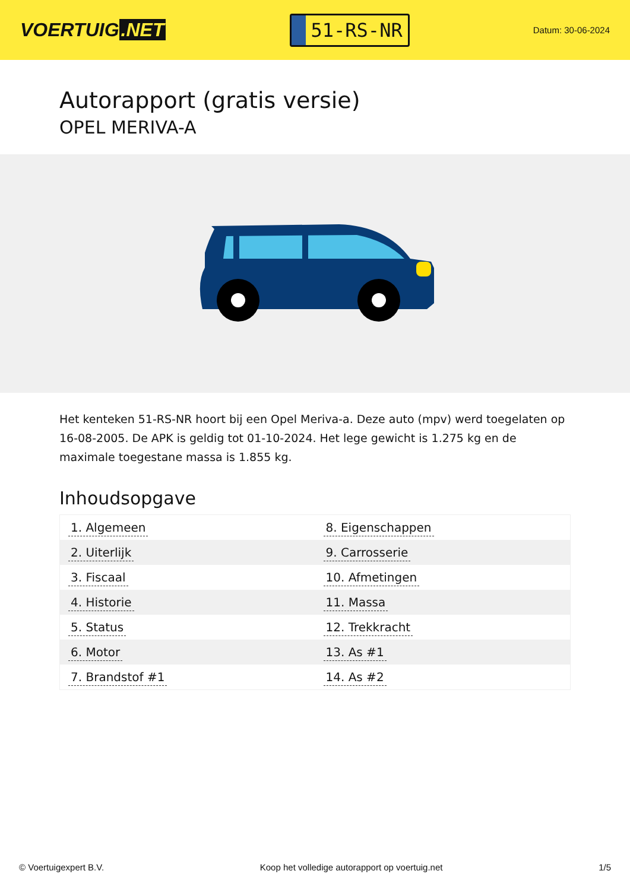VOERTUIG.NET
51-RS-NR
Datum: 30-06-2024
Autorapport (gratis versie)
OPEL MERIVA-A
Het kenteken 51-RS-NR hoort bij een Opel Meriva-a. Deze auto (mpv) werd toegelaten op 16-08-2005. De APK is geldig tot 01-10-2024. Het lege gewicht is 1.275 kg en de maximale toegestane massa is 1.855 kg.
Inhoudsopgave
| 1. Algemeen | 8. Eigenschappen |
| 2. Uiterlijk | 9. Carrosserie |
| 3. Fiscaal | 10. Afmetingen |
| 4. Historie | 11. Massa |
| 5. Status | 12. Trekkracht |
| 6. Motor | 13. As #1 |
| 7. Brandstof #1 | 14. As #2 |
© Voertuigexpert B.V. Koop het volledige autorapport op voertuig.net 1/5